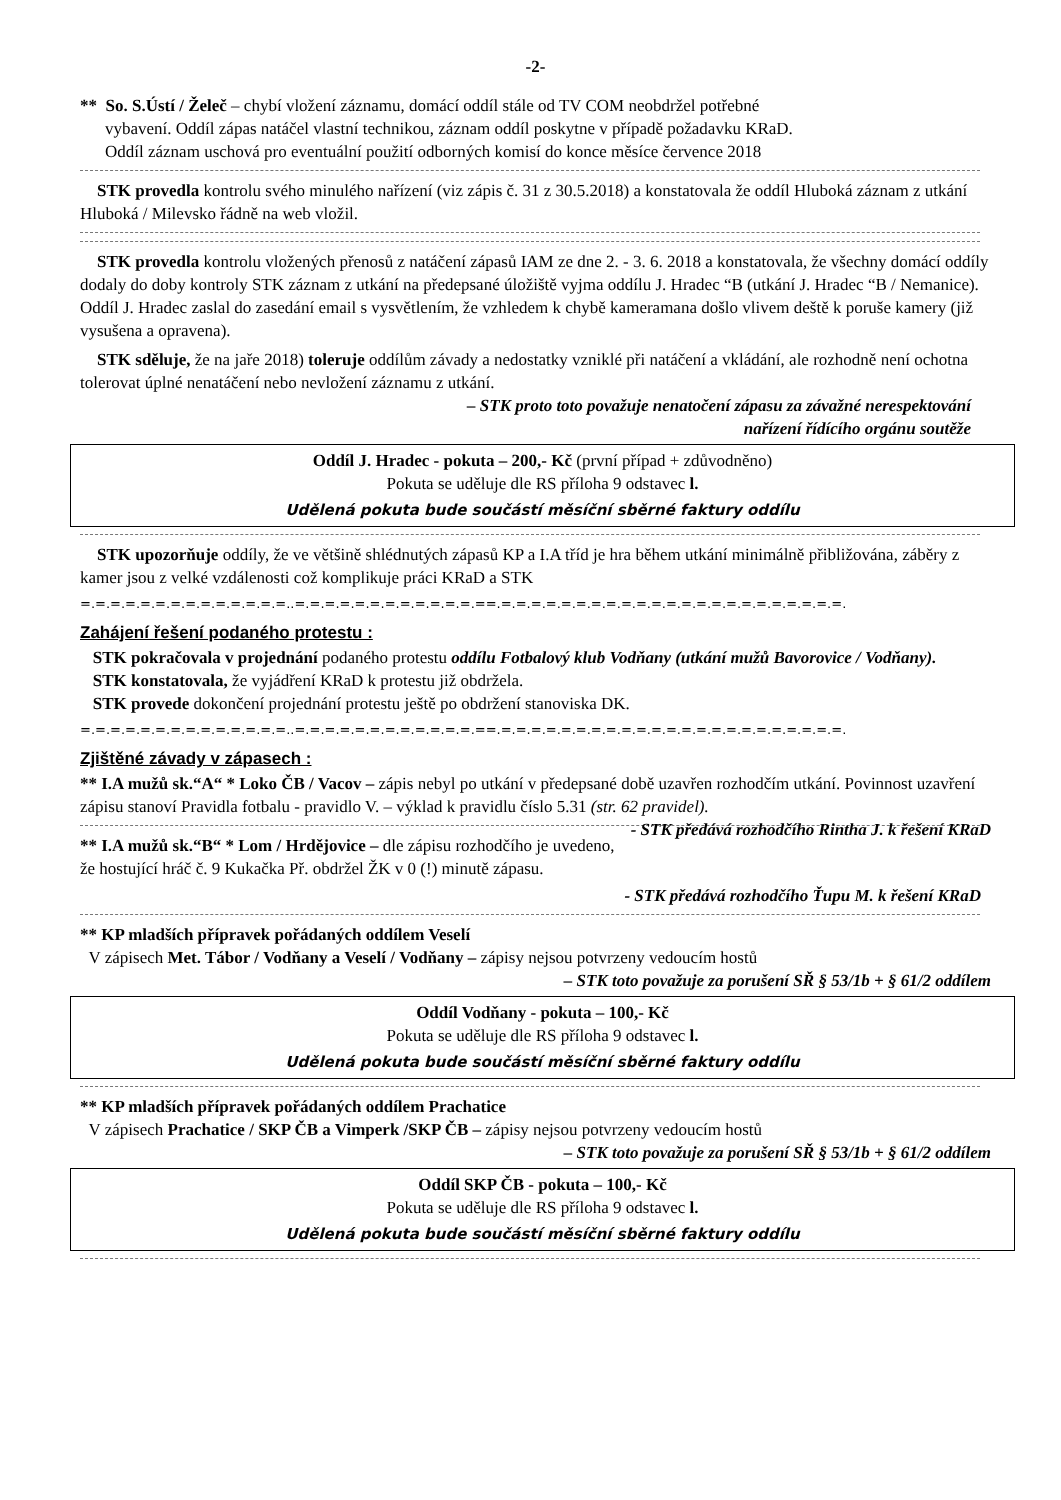-2-
** So. S.Ústí / Želeč – chybí vložení záznamu, domácí oddíl stále od TV COM neobdržel potřebné
vybavení. Oddíl zápas natáčel vlastní technikou, záznam oddíl poskytne v případě požadavku KRaD.
Oddíl záznam uschová pro eventuální použití odborných komisí do konce měsíce července 2018
STK provedla kontrolu svého minulého nařízení (viz zápis č. 31 z 30.5.2018) a konstatovala že oddíl Hluboká záznam z utkání Hluboká / Milevsko řádně na web vložil.
STK provedla kontrolu vložených přenosů z natáčení zápasů IAM ze dne 2. - 3. 6. 2018 a konstatovala, že všechny domácí oddíly dodaly do doby kontroly STK záznam z utkání na předepsané úložiště vyjma oddílu J. Hradec “B (utkání J. Hradec “B / Nemanice). Oddíl J. Hradec zaslal do zasedání email s vysvětlením, že vzhledem k chybě kameramana došlo vlivem deště k poruše kamery (již vysušena a opravena).
STK sděluje, že na jaře 2018) toleruje oddílům závady a nedostatky vzniklé při natáčení a vkládání, ale rozhodně není ochotna tolerovat úplné nenatáčení nebo nevložení záznamu z utkání.
– STK proto toto považuje nenatočení zápasu za závažné nerespektování
nařízení řídícího orgánu soutěže
Oddíl J. Hradec - pokuta – 200,- Kč (první případ + zdůvodněno)
Pokuta se uděluje dle RS příloha 9 odstavec l.
Udělená pokuta bude součástí měsíční sběrné faktury oddílu
STK upozorňuje oddíly, že ve většině shlédnutých zápasů KP a I.A tříd je hra během utkání minimálně přibližována, záběry z kamer jsou z velké vzdálenosti což komplikuje práci KRaD a STK
=.=.=.=.=.=.=.=.=.=.=.=.=.=..=.=.=.=.=.=.=.=.=.=.=.=.==.=.=.=.=.=.=.=.=.=.=.=.=.=.=.=.=.=.=.=.=.=.=.=.
Zahájení řešení podaného protestu :
STK pokračovala v projednání podaného protestu oddílu Fotbalový klub Vodňany (utkání mužů Bavorovice / Vodňany).
STK konstatovala, že vyjádření KRaD k protestu již obdržela.
STK provede dokončení projednání protestu ještě po obdržení stanoviska DK.
=.=.=.=.=.=.=.=.=.=.=.=.=.=..=.=.=.=.=.=.=.=.=.=.=.=.==.=.=.=.=.=.=.=.=.=.=.=.=.=.=.=.=.=.=.=.=.=.=.=.
Zjištěné závady v zápasech :
** I.A mužů sk.“A“ * Loko ČB / Vacov – zápis nebyl po utkání v předepsané době uzavřen rozhodčím utkání. Povinnost uzavření zápisu stanoví Pravidla fotbalu - pravidlo V. – výklad k pravidlu číslo 5.31 (str. 62 pravidel). - STK předává rozhodčího Rintha J. k řešení KRaD
** I.A mužů sk.“B“ * Lom / Hrdějovice – dle zápisu rozhodčího je uvedeno, že hostující hráč č. 9 Kukačka Př. obdržel ŽK v 0 (!) minutě zápasu.
- STK předává rozhodčího Ťupu M. k řešení KRaD
** KP mladších přípravek pořádaných oddílem Veselí
V zápisech Met. Tábor / Vodňany a Veselí / Vodňany – zápisy nejsou potvrzeny vedoucím hostů
– STK toto považuje za porušení SŘ § 53/1b + § 61/2 oddílem
Oddíl Vodňany - pokuta – 100,- Kč
Pokuta se uděluje dle RS příloha 9 odstavec l.
Udělená pokuta bude součástí měsíční sběrné faktury oddílu
** KP mladších přípravek pořádaných oddílem Prachatice
V zápisech Prachatice / SKP ČB a Vimperk /SKP ČB – zápisy nejsou potvrzeny vedoucím hostů
– STK toto považuje za porušení SŘ § 53/1b + § 61/2 oddílem
Oddíl SKP ČB - pokuta – 100,- Kč
Pokuta se uděluje dle RS příloha 9 odstavec l.
Udělená pokuta bude součástí měsíční sběrné faktury oddílu